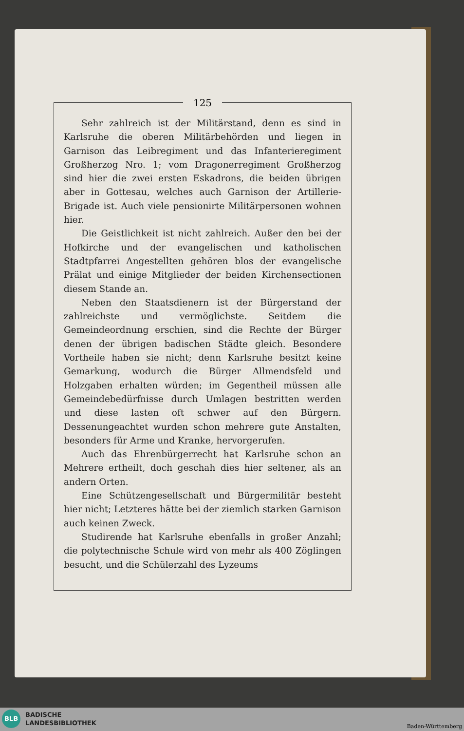125
Sehr zahlreich ist der Militärstand, denn es sind in Karlsruhe die oberen Militärbehörden und liegen in Garnison das Leibregiment und das Infanterieregiment Großherzog Nro. 1; vom Dragonerregiment Großherzog sind hier die zwei ersten Eskadrons, die beiden übrigen aber in Gottesau, welches auch Garnison der Artillerie-Brigade ist. Auch viele pensionirte Militärpersonen wohnen hier.
Die Geistlichkeit ist nicht zahlreich. Außer den bei der Hofkirche und der evangelischen und katholischen Stadtpfarrei Angestellten gehören blos der evangelische Prälat und einige Mitglieder der beiden Kirchensectionen diesem Stande an.
Neben den Staatsdienern ist der Bürgerstand der zahlreichste und vermöglichste. Seitdem die Gemeindeordnung erschien, sind die Rechte der Bürger denen der übrigen badischen Städte gleich. Besondere Vortheile haben sie nicht; denn Karlsruhe besitzt keine Gemarkung, wodurch die Bürger Allmendsfeld und Holzgaben erhalten würden; im Gegentheil müssen alle Gemeindebedürfnisse durch Umlagen bestritten werden und diese lasten oft schwer auf den Bürgern. Dessenungeachtet wurden schon mehrere gute Anstalten, besonders für Arme und Kranke, hervorgerufen.
Auch das Ehrenbürgerrecht hat Karlsruhe schon an Mehrere ertheilt, doch geschah dies hier seltener, als an andern Orten.
Eine Schützengesellschaft und Bürgermilitär besteht hier nicht; Letzteres hätte bei der ziemlich starken Garnison auch keinen Zweck.
Studirende hat Karlsruhe ebenfalls in großer Anzahl; die polytechnische Schule wird von mehr als 400 Zöglingen besucht, und die Schülerzahl des Lyzeums
BLB
BADISCHE
LANDESBIBLIOTHEK
Baden-Württemberg